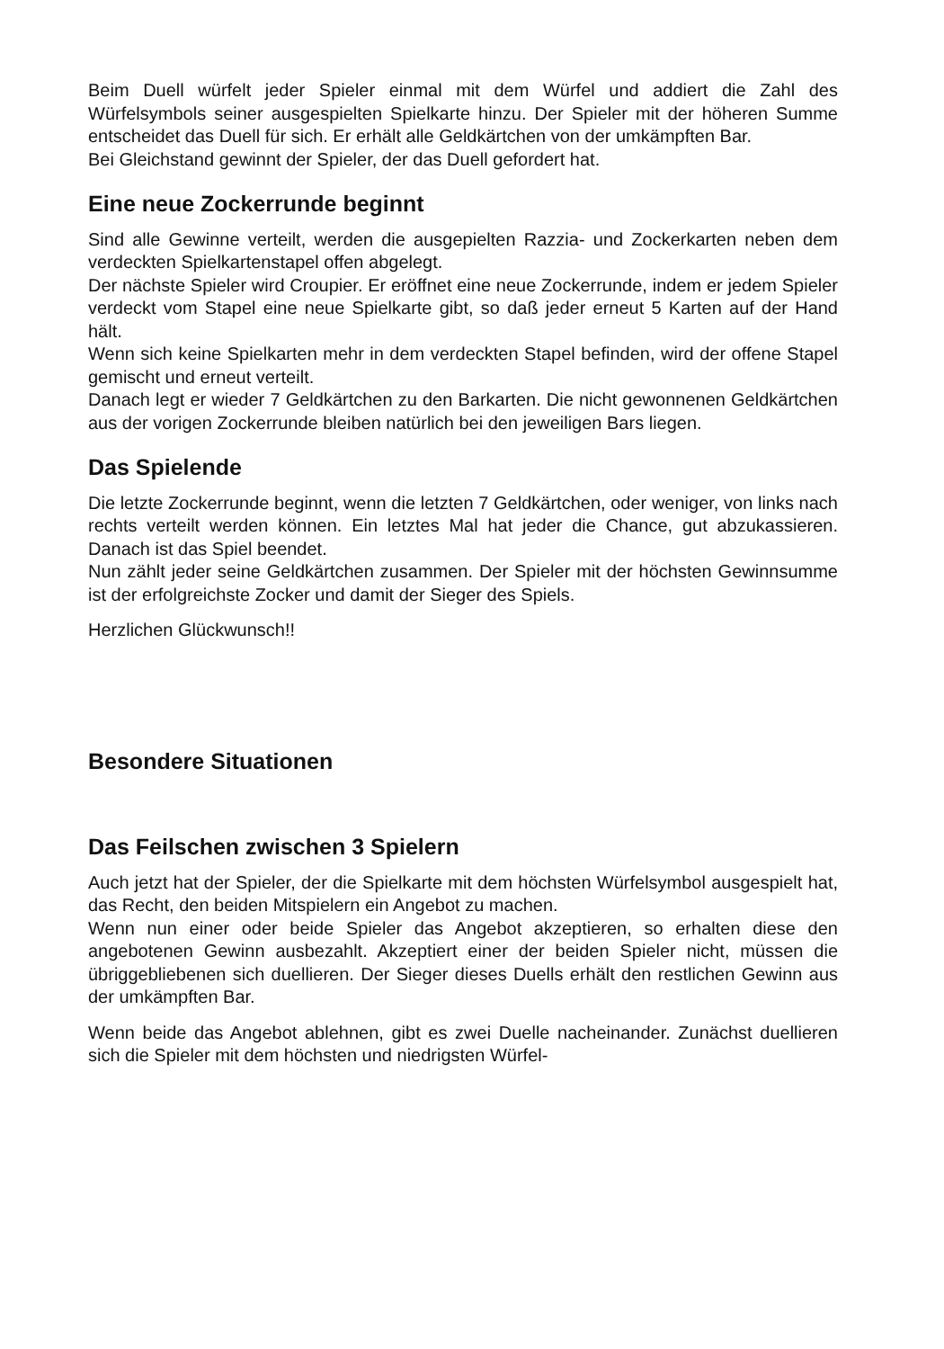Beim Duell würfelt jeder Spieler einmal mit dem Würfel und addiert die Zahl des Würfelsymbols seiner ausgespielten Spielkarte hinzu. Der Spieler mit der höheren Summe entscheidet das Duell für sich. Er erhält alle Geldkärtchen von der umkämpften Bar.
Bei Gleichstand gewinnt der Spieler, der das Duell gefordert hat.
Eine neue Zockerrunde beginnt
Sind alle Gewinne verteilt, werden die ausgepielten Razzia- und Zockerkarten neben dem verdeckten Spielkartenstapel offen abgelegt.
Der nächste Spieler wird Croupier. Er eröffnet eine neue Zockerrunde, indem er jedem Spieler verdeckt vom Stapel eine neue Spielkarte gibt, so daß jeder erneut 5 Karten auf der Hand hält.
Wenn sich keine Spielkarten mehr in dem verdeckten Stapel befinden, wird der offene Stapel gemischt und erneut verteilt.
Danach legt er wieder 7 Geldkärtchen zu den Barkarten. Die nicht gewonnenen Geldkärtchen aus der vorigen Zockerrunde bleiben natürlich bei den jeweiligen Bars liegen.
Das Spielende
Die letzte Zockerrunde beginnt, wenn die letzten 7 Geldkärtchen, oder weniger, von links nach rechts verteilt werden können. Ein letztes Mal hat jeder die Chance, gut abzukassieren. Danach ist das Spiel beendet.
Nun zählt jeder seine Geldkärtchen zusammen. Der Spieler mit der höchsten Gewinnsumme ist der erfolgreichste Zocker und damit der Sieger des Spiels.
Herzlichen Glückwunsch!!
Besondere Situationen
Das Feilschen zwischen 3 Spielern
Auch jetzt hat der Spieler, der die Spielkarte mit dem höchsten Würfelsymbol ausgespielt hat, das Recht, den beiden Mitspielern ein Angebot zu machen.
Wenn nun einer oder beide Spieler das Angebot akzeptieren, so erhalten diese den angebotenen Gewinn ausbezahlt. Akzeptiert einer der beiden Spieler nicht, müssen die übriggebliebenen sich duellieren. Der Sieger dieses Duells erhält den restlichen Gewinn aus der umkämpften Bar.
Wenn beide das Angebot ablehnen, gibt es zwei Duelle nacheinander. Zunächst duellieren sich die Spieler mit dem höchsten und niedrigsten Würfel-